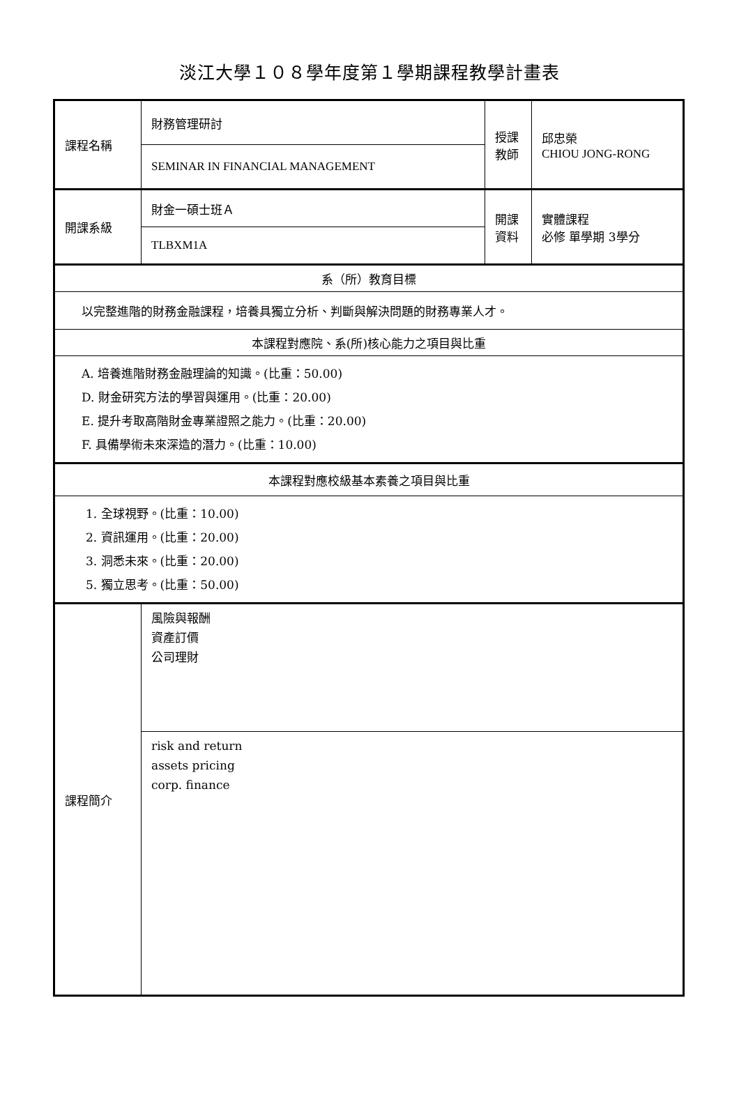淡江大學１０８學年度第１學期課程教學計畫表
| 課程名稱 | 財務管理研討 | 授課 教師 | 邱忠榮 CHIOU JONG-RONG |
| | SEMINAR IN FINANCIAL MANAGEMENT | | |
| 開課系級 | 財金一碩士班Ａ | 開課 資料 | 實體課程 必修 單學期 3學分 |
| | TLBXM1A | | |
| 系（所）教育目標 | | | |
| 以完整進階的財務金融課程，培養具獨立分析、判斷與解決問題的財務專業人才。 | | | |
| 本課程對應院、系(所)核心能力之項目與比重 | | | |
| A. 培養進階財務金融理論的知識。(比重：50.00) D. 財金研究方法的學習與運用。(比重：20.00) E. 提升考取高階財金專業證照之能力。(比重：20.00) F. 具備學術未來深造的潛力。(比重：10.00) | | | |
| 本課程對應校級基本素養之項目與比重 | | | |
| 1. 全球視野。(比重：10.00) 2. 資訊運用。(比重：20.00) 3. 洞悉未來。(比重：20.00) 5. 獨立思考。(比重：50.00) | | | |
| 課程簡介 | 風險與報酬 資產訂價 公司理財 | | |
| | risk and return assets pricing corp. finance | | |